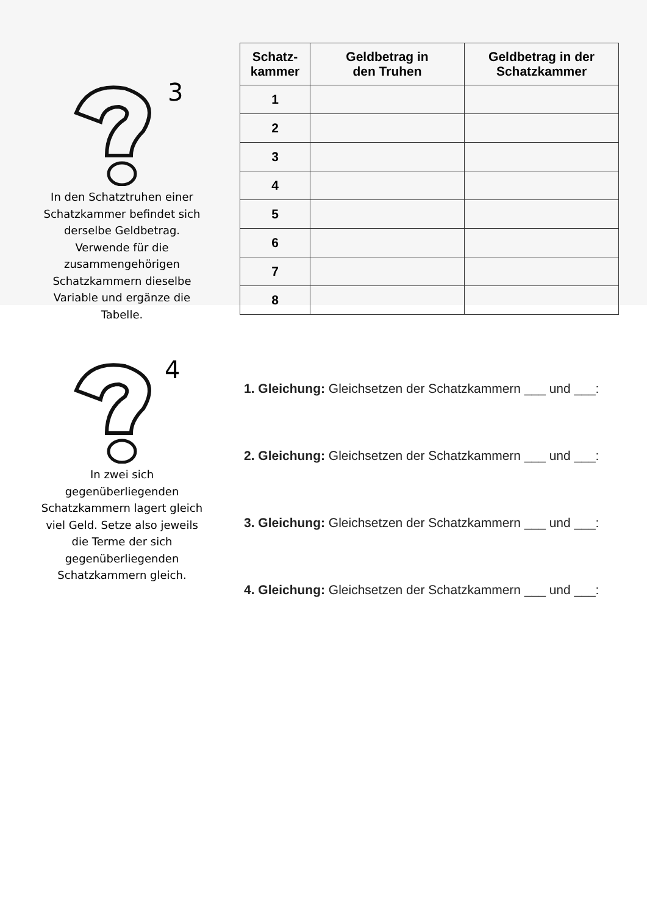3
In den Schatztruhen einer Schatzkammer befindet sich derselbe Geldbetrag. Verwende für die zusammengehörigen Schatzkammern dieselbe Variable und ergänze die Tabelle.
| Schatz- kammer | Geldbetrag in den Truhen | Geldbetrag in der Schatzkammer |
| --- | --- | --- |
| 1 | | |
| 2 | | |
| 3 | | |
| 4 | | |
| 5 | | |
| 6 | | |
| 7 | | |
| 8 | | |
4
In zwei sich gegenüberliegenden Schatzkammern lagert gleich viel Geld. Setze also jeweils die Terme der sich gegenüberliegenden Schatzkammern gleich.
1. Gleichung: Gleichsetzen der Schatzkammern ___ und ___:
2. Gleichung: Gleichsetzen der Schatzkammern ___ und ___:
3. Gleichung: Gleichsetzen der Schatzkammern ___ und ___:
4. Gleichung: Gleichsetzen der Schatzkammern ___ und ___: